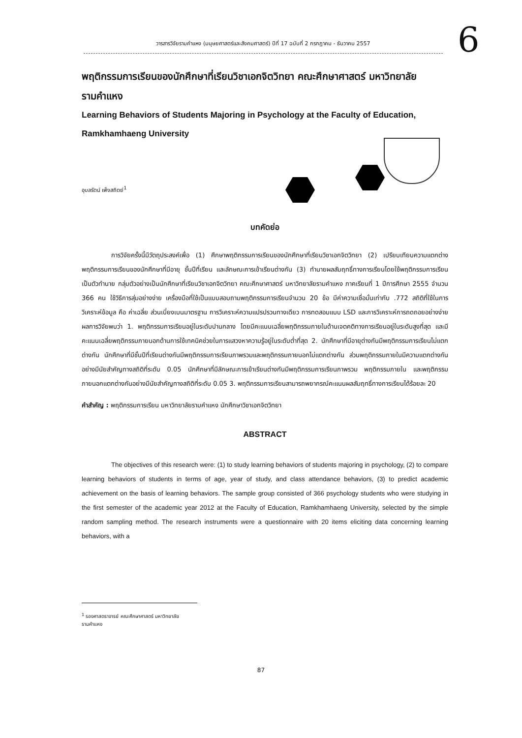วารสารวิจัยรามคำแหง (มนุษยศาสตร์และสังคมศาสตร์) ปีที่ 17 ฉบับที่ 2 กรกฎาคม - ธันวาคม 2557 6
พฤติกรรมการเรียนของนักศึกษาที่เรียนวิชาเอกจิตวิทยา คณะศึกษาศาสตร์ มหาวิทยาลัยรามคำแหง
Learning Behaviors of Students Majoring in Psychology at the Faculty of Education, Ramkhamhaeng University
อุบลรัตน์ เพ็งสถิตย์<sup>1</sup>
บทคัดย่อ
การวิจัยครั้งนี้มีวัตถุประสงค์เพื่อ (1) ศึกษาพฤติกรรมการเรียนของนักศึกษาที่เรียนวิชาเอกจิตวิทยา (2) เปรียบเทียบความแตกต่างพฤติกรรมการเรียนของนักศึกษาที่มีอายุ ชั้นปีที่เรียน และลักษณะการเข้าเรียนต่างกัน (3) ทำนายผลสัมฤทธิ์ทางการเรียนโดยใช้พฤติกรรมการเรียนเป็นตัวทำนาย กลุ่มตัวอย่างเป็นนักศึกษาที่เรียนวิชาเอกจิตวิทยา คณะศึกษาศาสตร์ มหาวิทยาลัยรามคำแหง ภาคเรียนที่ 1 ปีการศึกษา 2555 จำนวน 366 คน ใช้วิธีการสุ่มอย่างง่าย เครื่องมือที่ใช้เป็นแบบสอบถามพฤติกรรมการเรียนจำนวน 20 ข้อ มีค่าความเชื่อมั่นเท่ากับ .772 สถิติที่ใช้ในการวิเคราะห์ข้อมูล คือ ค่าเฉลี่ย ส่วนเบี่ยงเบนมาตรฐาน การวิเคราะห์ความแปรปรวนทางเดียว การทดสอบแบบ LSD และการวิเคราะห์การถดถอยอย่างง่าย ผลการวิจัยพบว่า 1. พฤติกรรมการเรียนอยู่ในระดับปานกลาง โดยมีคะแนนเฉลี่ยพฤติกรรมภายในด้านเจตคติทางการเรียนอยู่ในระดับสูงที่สุด และมีคะแนนเฉลี่ยพฤติกรรมภายนอกด้านการใช้เทคนิคช่วยในการแสวงหาความรู้อยู่ในระดับต่ำที่สุด 2. นักศึกษาที่มีอายุต่างกันมีพฤติกรรมการเรียนไม่แตกต่างกัน นักศึกษาที่มีชั้นปีที่เรียนต่างกันมีพฤติกรรมการเรียนภาพรวมและพฤติกรรมภายนอกไม่แตกต่างกัน ส่วนพฤติกรรมภายในมีความแตกต่างกันอย่างมีนัยสำคัญทางสถิติที่ระดับ 0.05 นักศึกษาที่มีลักษณะการเข้าเรียนต่างกันมีพฤติกรรมการเรียนภาพรวม พฤติกรรมภายใน และพฤติกรรมภายนอกแตกต่างกันอย่างมีนัยสำคัญทางสถิติที่ระดับ 0.05 3. พฤติกรรมการเรียนสามารถพยากรณ์คะแนนผลสัมฤทธิ์ทางการเรียนได้ร้อยละ 20
คำสำคัญ : พฤติกรรมการเรียน มหาวิทยาลัยรามคำแหง นักศึกษาวิชาเอกจิตวิทยา
ABSTRACT
The objectives of this research were: (1) to study learning behaviors of students majoring in psychology, (2) to compare learning behaviors of students in terms of age, year of study, and class attendance behaviors, (3) to predict academic achievement on the basis of learning behaviors. The sample group consisted of 366 psychology students who were studying in the first semester of the academic year 2012 at the Faculty of Education, Ramkhamhaeng University, selected by the simple random sampling method. The research instruments were a questionnaire with 20 items eliciting data concerning learning behaviors, with a
<sup>1</sup> รองศาสตราจารย์ คณะศึกษาศาสตร์ มหาวิทยาลัยรามคำแหง
87